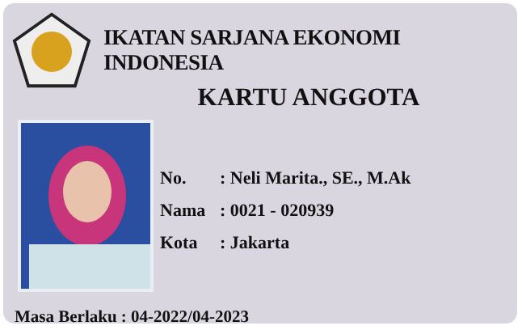IKATAN SARJANA EKONOMI INDONESIA
KARTU ANGGOTA
No.: Neli Marita., SE., M.Ak
Nama: 0021 - 020939
Kota: Jakarta
Masa Berlaku : 04-2022/04-2023